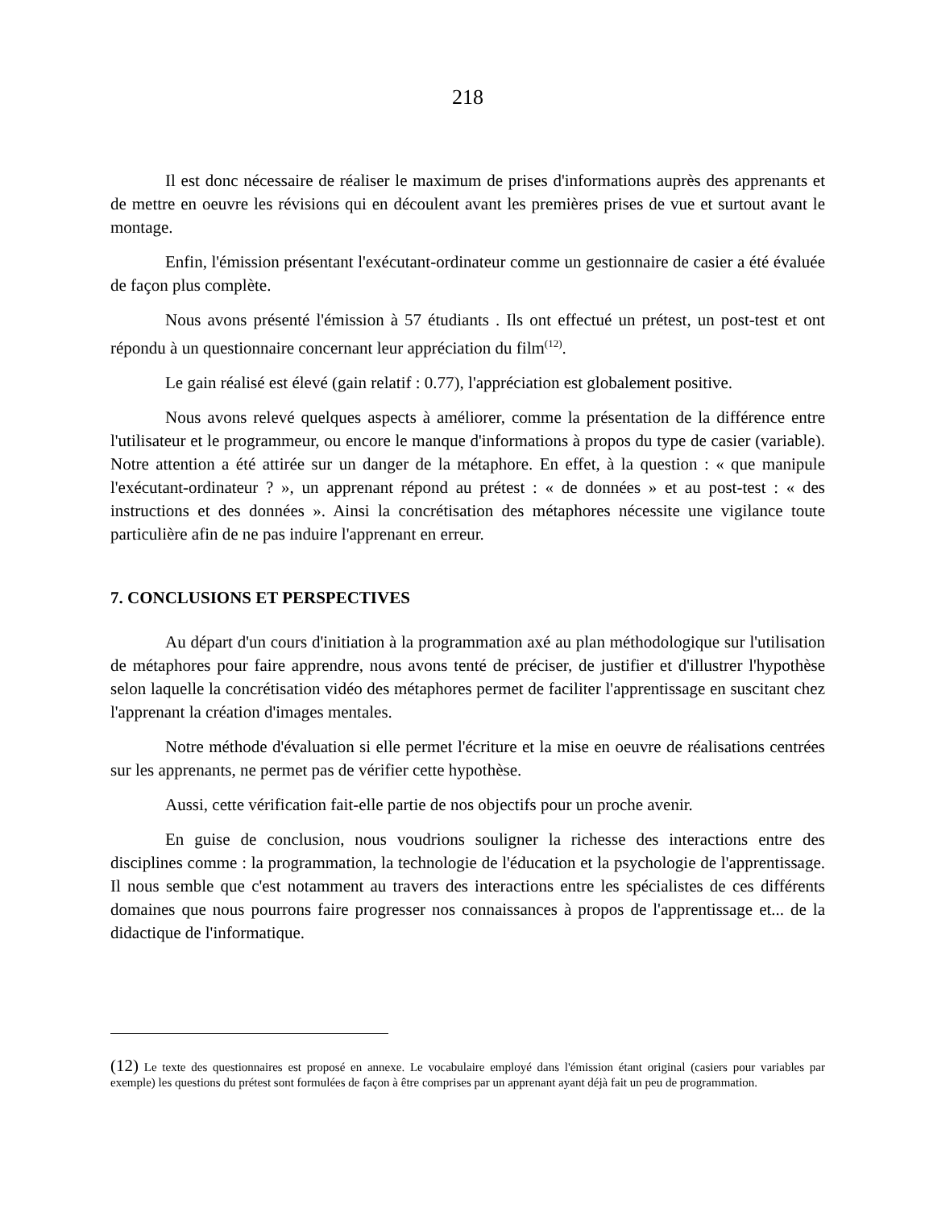218
Il est donc nécessaire de réaliser le maximum de prises d'informations auprès des apprenants et de mettre en oeuvre les révisions qui en découlent avant les premières prises de vue et surtout avant le montage.
Enfin, l'émission présentant l'exécutant-ordinateur comme un gestionnaire de casier a été évaluée de façon plus complète.
Nous avons présenté l'émission à 57 étudiants . Ils ont effectué un prétest, un post-test et ont répondu à un questionnaire concernant leur appréciation du film<sup>(12)</sup>.
Le gain réalisé est élevé (gain relatif : 0.77), l'appréciation est globalement positive.
Nous avons relevé quelques aspects à améliorer, comme la présentation de la différence entre l'utilisateur et le programmeur, ou encore le manque d'informations à propos du type de casier (variable). Notre attention a été attirée sur un danger de la métaphore. En effet, à la question : « que manipule l'exécutant-ordinateur ? », un apprenant répond au prétest : « de données » et au post-test : « des instructions et des données ». Ainsi la concrétisation des métaphores nécessite une vigilance toute particulière afin de ne pas induire l'apprenant en erreur.
7. CONCLUSIONS ET PERSPECTIVES
Au départ d'un cours d'initiation à la programmation axé au plan méthodologique sur l'utilisation de métaphores pour faire apprendre, nous avons tenté de préciser, de justifier et d'illustrer l'hypothèse selon laquelle la concrétisation vidéo des métaphores permet de faciliter l'apprentissage en suscitant chez l'apprenant la création d'images mentales.
Notre méthode d'évaluation si elle permet l'écriture et la mise en oeuvre de réalisations centrées sur les apprenants, ne permet pas de vérifier cette hypothèse.
Aussi, cette vérification fait-elle partie de nos objectifs pour un proche avenir.
En guise de conclusion, nous voudrions souligner la richesse des interactions entre des disciplines comme : la programmation, la technologie de l'éducation et la psychologie de l'apprentissage. Il nous semble que c'est notamment au travers des interactions entre les spécialistes de ces différents domaines que nous pourrons faire progresser nos connaissances à propos de l'apprentissage et... de la didactique de l'informatique.
(12) Le texte des questionnaires est proposé en annexe. Le vocabulaire employé dans l'émission étant original (casiers pour variables par exemple) les questions du prétest sont formulées de façon à être comprises par un apprenant ayant déjà fait un peu de programmation.